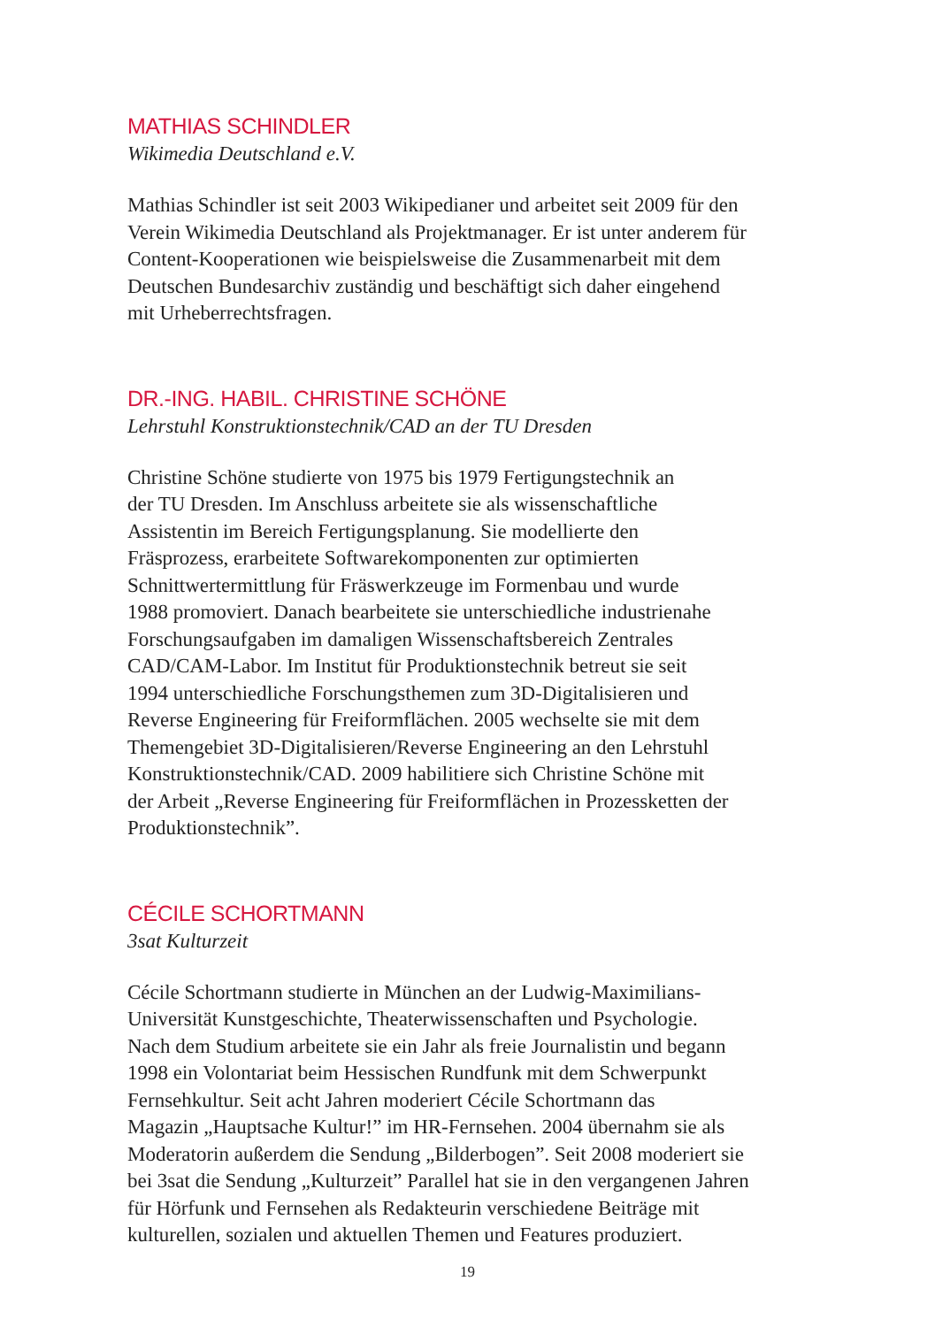MATHIAS SCHINDLER
Wikimedia Deutschland e.V.
Mathias Schindler ist seit 2003 Wikipedianer und arbeitet seit 2009 für den
Verein Wikimedia Deutschland als Projektmanager. Er ist unter anderem für
Content-Kooperationen wie beispielsweise die Zusammenarbeit mit dem
Deutschen Bundesarchiv zuständig und beschäftigt sich daher eingehend
mit Urheberrechtsfragen.
DR.-ING. HABIL. CHRISTINE SCHÖNE
Lehrstuhl Konstruktionstechnik/CAD an der TU Dresden
Christine Schöne studierte von 1975 bis 1979 Fertigungstechnik an
der TU Dresden. Im Anschluss arbeitete sie als wissenschaftliche
Assistentin im Bereich Fertigungsplanung. Sie modellierte den
Fräsprozess, erarbeitete Softwarekomponenten zur optimierten
Schnittwertermittlung für Fräswerkzeuge im Formenbau und wurde
1988 promoviert. Danach bearbeitete sie unterschiedliche industrienahe
Forschungsaufgaben im damaligen Wissenschaftsbereich Zentrales
CAD/CAM-Labor. Im Institut für Produktionstechnik betreut sie seit
1994 unterschiedliche Forschungsthemen zum 3D-Digitalisieren und
Reverse Engineering für Freiformflächen. 2005 wechselte sie mit dem
Themengebiet 3D-Digitalisieren/Reverse Engineering an den Lehrstuhl
Konstruktionstechnik/CAD. 2009 habilitiere sich Christine Schöne mit
der Arbeit „Reverse Engineering für Freiformflächen in Prozessketten der
Produktionstechnik”.
CÉCILE SCHORTMANN
3sat Kulturzeit
Cécile Schortmann studierte in München an der Ludwig-Maximilians-
Universität Kunstgeschichte, Theaterwissenschaften und Psychologie.
Nach dem Studium arbeitete sie ein Jahr als freie Journalistin und begann
1998 ein Volontariat beim Hessischen Rundfunk mit dem Schwerpunkt
Fernsehkultur. Seit acht Jahren moderiert Cécile Schortmann das
Magazin „Hauptsache Kultur!” im HR-Fernsehen. 2004 übernahm sie als
Moderatorin außerdem die Sendung „Bilderbogen”. Seit 2008 moderiert sie
bei 3sat die Sendung „Kulturzeit” Parallel hat sie in den vergangenen Jahren
für Hörfunk und Fernsehen als Redakteurin verschiedene Beiträge mit
kulturellen, sozialen und aktuellen Themen und Features produziert.
19